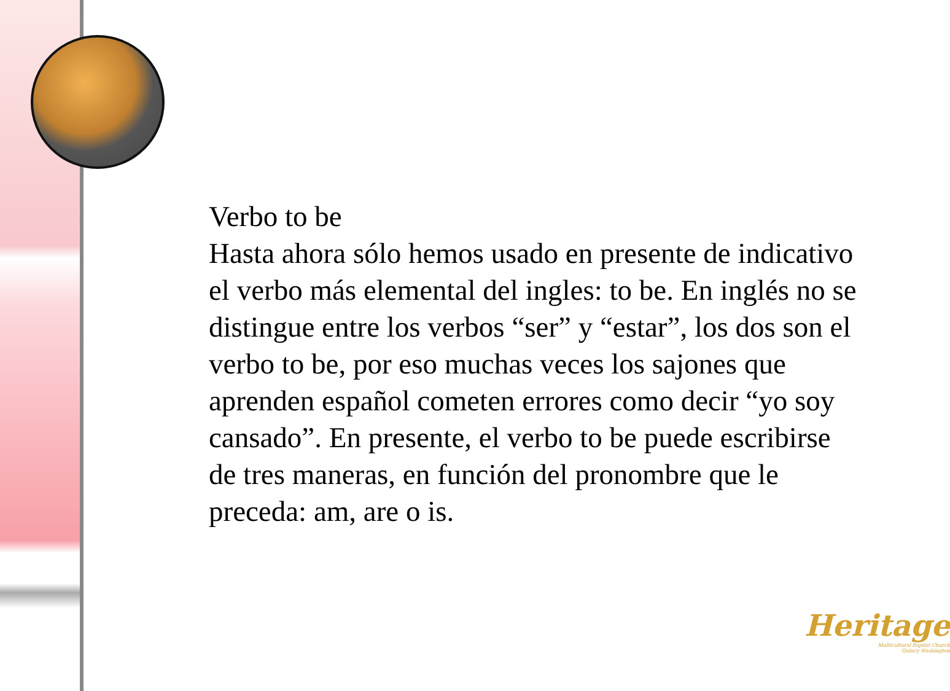Verbo to be
Hasta ahora sólo hemos usado en presente de indicativo el verbo más elemental del ingles: to be. En inglés no se distingue entre los verbos “ser” y “estar”, los dos son el verbo to be, por eso muchas veces los sajones que aprenden español cometen errores como decir “yo soy cansado”. En presente, el verbo to be puede escribirse de tres maneras, en función del pronombre que le preceda: am, are o is.
Heritage
Multicultural Baptist Church
Quincy Washington